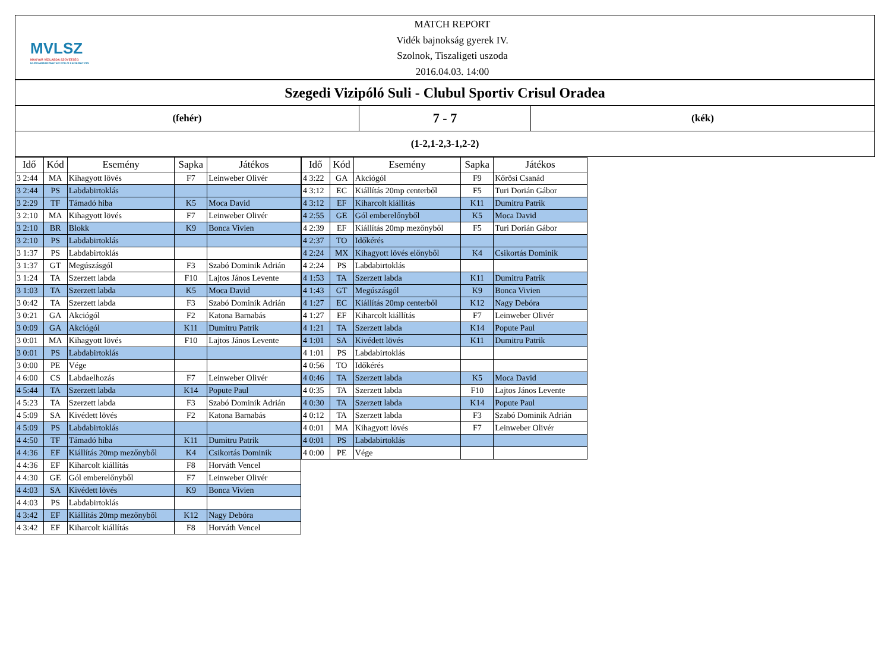MVLSZ
MAGYAR VÍZILABDA SZÖVETSÉG
HUNGARIAN WATER POLO FEDERATION
MATCH REPORT
Vidék bajnokság gyerek IV.
Szolnok, Tiszaligeti uszoda
2016.04.03. 14:00
Szegedi Vizipóló Suli - Clubul Sportiv Crisul Oradea
(fehér)
7 - 7
(kék)
(1-2,1-2,3-1,2-2)
| Idő | Kód | Esemény | Sapka | Játékos |
| --- | --- | --- | --- | --- |
| 3 2:44 | MA | Kihagyott lövés | F7 | Leinweber Olivér |
| 3 2:44 | PS | Labdabirtoklás | | |
| 3 2:29 | TF | Támadó hiba | K5 | Moca David |
| 3 2:10 | MA | Kihagyott lövés | F7 | Leinweber Olivér |
| 3 2:10 | BR | Blokk | K9 | Bonca Vivien |
| 3 2:10 | PS | Labdabirtoklás | | |
| 3 1:37 | PS | Labdabirtoklás | | |
| 3 1:37 | GT | Megúszásgól | F3 | Szabó Dominik Adrián |
| 3 1:24 | TA | Szerzett labda | F10 | Lajtos János Levente |
| 3 1:03 | TA | Szerzett labda | K5 | Moca David |
| 3 0:42 | TA | Szerzett labda | F3 | Szabó Dominik Adrián |
| 3 0:21 | GA | Akciógól | F2 | Katona Barnabás |
| 3 0:09 | GA | Akciógól | K11 | Dumitru Patrik |
| 3 0:01 | MA | Kihagyott lövés | F10 | Lajtos János Levente |
| 3 0:01 | PS | Labdabirtoklás | | |
| 3 0:00 | PE | Vége | | |
| 4 6:00 | CS | Labdaelhozás | F7 | Leinweber Olivér |
| 4 5:44 | TA | Szerzett labda | K14 | Popute Paul |
| 4 5:23 | TA | Szerzett labda | F3 | Szabó Dominik Adrián |
| 4 5:09 | SA | Kivédett lövés | F2 | Katona Barnabás |
| 4 5:09 | PS | Labdabirtoklás | | |
| 4 4:50 | TF | Támadó hiba | K11 | Dumitru Patrik |
| 4 4:36 | EF | Kiállítás 20mp mezőnyből | K4 | Csikortás Dominik |
| 4 4:36 | EF | Kiharcolt kiállítás | F8 | Horváth Vencel |
| 4 4:30 | GE | Gól emberelőnyből | F7 | Leinweber Olivér |
| 4 4:03 | SA | Kivédett lövés | K9 | Bonca Vivien |
| 4 4:03 | PS | Labdabirtoklás | | |
| 4 3:42 | EF | Kiállítás 20mp mezőnyből | K12 | Nagy Debóra |
| 4 3:42 | EF | Kiharcolt kiállítás | F8 | Horváth Vencel |
| Idő | Kód | Esemény | Sapka | Játékos |
| --- | --- | --- | --- | --- |
| 4 3:22 | GA | Akciógól | F9 | Kőrösi Csanád |
| 4 3:12 | EC | Kiállítás 20mp centerből | F5 | Turi Dorián Gábor |
| 4 3:12 | EF | Kiharcolt kiállítás | K11 | Dumitru Patrik |
| 4 2:55 | GE | Gól emberelőnyből | K5 | Moca David |
| 4 2:39 | EF | Kiállítás 20mp mezőnyből | F5 | Turi Dorián Gábor |
| 4 2:37 | TO | Időkérés | | |
| 4 2:24 | MX | Kihagyott lövés előnyből | K4 | Csikortás Dominik |
| 4 2:24 | PS | Labdabirtoklás | | |
| 4 1:53 | TA | Szerzett labda | K11 | Dumitru Patrik |
| 4 1:43 | GT | Megúszásgól | K9 | Bonca Vivien |
| 4 1:27 | EC | Kiállítás 20mp centerből | K12 | Nagy Debóra |
| 4 1:27 | EF | Kiharcolt kiállítás | F7 | Leinweber Olivér |
| 4 1:21 | TA | Szerzett labda | K14 | Popute Paul |
| 4 1:01 | SA | Kivédett lövés | K11 | Dumitru Patrik |
| 4 1:01 | PS | Labdabirtoklás | | |
| 4 0:56 | TO | Időkérés | | |
| 4 0:46 | TA | Szerzett labda | K5 | Moca David |
| 4 0:35 | TA | Szerzett labda | F10 | Lajtos János Levente |
| 4 0:30 | TA | Szerzett labda | K14 | Popute Paul |
| 4 0:12 | TA | Szerzett labda | F3 | Szabó Dominik Adrián |
| 4 0:01 | MA | Kihagyott lövés | F7 | Leinweber Olivér |
| 4 0:01 | PS | Labdabirtoklás | | |
| 4 0:00 | PE | Vége | | |